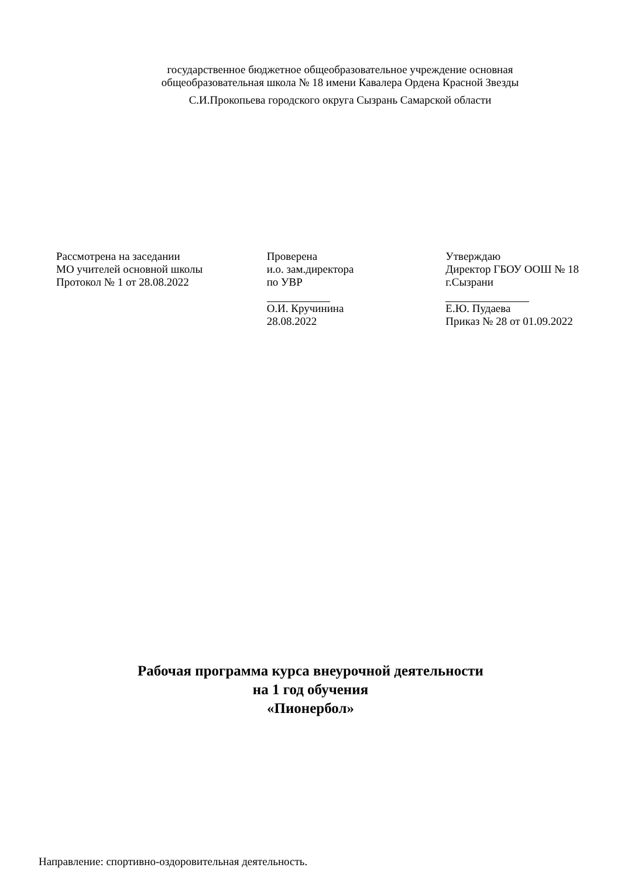государственное бюджетное общеобразовательное учреждение основная общеобразовательная школа № 18 имени Кавалера Ордена Красной Звезды
С.И.Прокопьева городского округа Сызрань Самарской области
Рассмотрена на заседании
МО учителей основной школы
Протокол № 1 от 28.08.2022
Проверена
и.о. зам.директора
по УВР О.И. Кручинина
28.08.2022
Утверждаю
Директор ГБОУ ООШ № 18
г.Сызрани Е.Ю. Пудаева
Приказ № 28 от 01.09.2022
Рабочая программа курса внеурочной деятельности
на 1 год обучения
«Пионербол»
Направление: спортивно-оздоровительная деятельность.